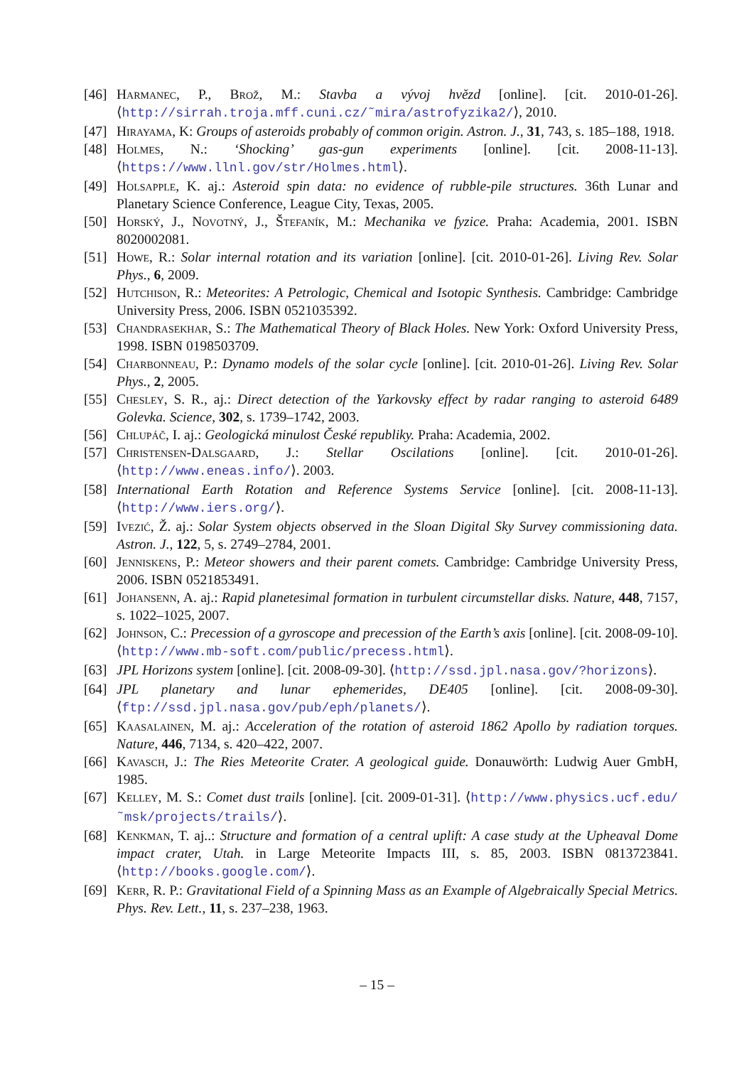[46] Harmanec, P., Brož, M.: Stavba a vývoj hvězd [online]. [cit. 2010-01-26]. ⟨http://sirrah.troja.mff.cuni.cz/˜mira/astrofyzika2/⟩, 2010.
[47] Hirayama, K: Groups of asteroids probably of common origin. Astron. J., 31, 743, s. 185–188, 1918.
[48] Holmes, N.: ‘Shocking’ gas-gun experiments [online]. [cit. 2008-11-13]. ⟨https://www.llnl.gov/str/Holmes.html⟩.
[49] Holsapple, K. aj.: Asteroid spin data: no evidence of rubble-pile structures. 36th Lunar and Planetary Science Conference, League City, Texas, 2005.
[50] Horský, J., Novotný, J., Štefaník, M.: Mechanika ve fyzice. Praha: Academia, 2001. ISBN 8020002081.
[51] Howe, R.: Solar internal rotation and its variation [online]. [cit. 2010-01-26]. Living Rev. Solar Phys., 6, 2009.
[52] Hutchison, R.: Meteorites: A Petrologic, Chemical and Isotopic Synthesis. Cambridge: Cambridge University Press, 2006. ISBN 0521035392.
[53] Chandrasekhar, S.: The Mathematical Theory of Black Holes. New York: Oxford University Press, 1998. ISBN 0198503709.
[54] Charbonneau, P.: Dynamo models of the solar cycle [online]. [cit. 2010-01-26]. Living Rev. Solar Phys., 2, 2005.
[55] Chesley, S. R., aj.: Direct detection of the Yarkovsky effect by radar ranging to asteroid 6489 Golevka. Science, 302, s. 1739–1742, 2003.
[56] Chlupáč, I. aj.: Geologická minulost České republiky. Praha: Academia, 2002.
[57] Christensen-Dalsgaard, J.: Stellar Oscilations [online]. [cit. 2010-01-26]. ⟨http://www.eneas.info/⟩. 2003.
[58] International Earth Rotation and Reference Systems Service [online]. [cit. 2008-11-13]. ⟨http://www.iers.org/⟩.
[59] Ivezić, Ž. aj.: Solar System objects observed in the Sloan Digital Sky Survey commissioning data. Astron. J., 122, 5, s. 2749–2784, 2001.
[60] Jenniskens, P.: Meteor showers and their parent comets. Cambridge: Cambridge University Press, 2006. ISBN 0521853491.
[61] Johansenn, A. aj.: Rapid planetesimal formation in turbulent circumstellar disks. Nature, 448, 7157, s. 1022–1025, 2007.
[62] Johnson, C.: Precession of a gyroscope and precession of the Earth’s axis [online]. [cit. 2008-09-10]. ⟨http://www.mb-soft.com/public/precess.html⟩.
[63] JPL Horizons system [online]. [cit. 2008-09-30]. ⟨http://ssd.jpl.nasa.gov/?horizons⟩.
[64] JPL planetary and lunar ephemerides, DE405 [online]. [cit. 2008-09-30]. ⟨ftp://ssd.jpl.nasa.gov/pub/eph/planets/⟩.
[65] Kaasalainen, M. aj.: Acceleration of the rotation of asteroid 1862 Apollo by radiation torques. Nature, 446, 7134, s. 420–422, 2007.
[66] Kavasch, J.: The Ries Meteorite Crater. A geological guide. Donauwörth: Ludwig Auer GmbH, 1985.
[67] Kelley, M. S.: Comet dust trails [online]. [cit. 2009-01-31]. ⟨http://www.physics.ucf.edu/˜msk/projects/trails/⟩.
[68] Kenkman, T. aj..: Structure and formation of a central uplift: A case study at the Upheaval Dome impact crater, Utah. in Large Meteorite Impacts III, s. 85, 2003. ISBN 0813723841. ⟨http://books.google.com/⟩.
[69] Kerr, R. P.: Gravitational Field of a Spinning Mass as an Example of Algebraically Special Metrics. Phys. Rev. Lett., 11, s. 237–238, 1963.
– 15 –